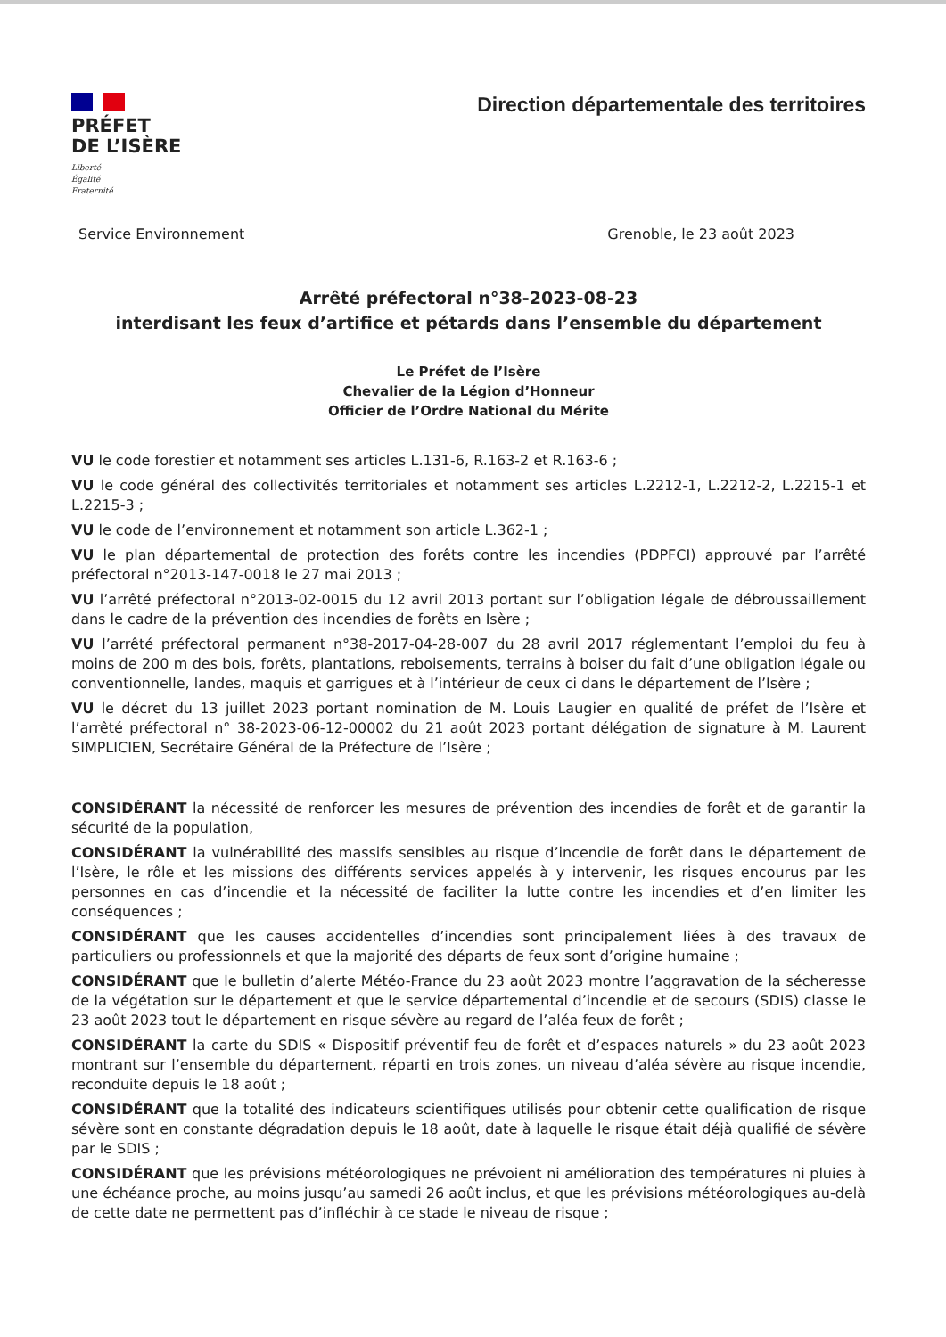PRÉFET
DE L’ISÈRE
Liberté
Égalité
Fraternité
Direction départementale des territoires
Service Environnement Grenoble, le 23 août 2023
Arrêté préfectoral n°38-2023-08-23
interdisant les feux d’artifice et pétards dans l’ensemble du département
Le Préfet de l’Isère
Chevalier de la Légion d’Honneur
Officier de l’Ordre National du Mérite
VU le code forestier et notamment ses articles L.131-6, R.163-2 et R.163-6 ;
VU le code général des collectivités territoriales et notamment ses articles L.2212-1, L.2212-2, L.2215-1 et L.2215-3 ;
VU le code de l’environnement et notamment son article L.362-1 ;
VU le plan départemental de protection des forêts contre les incendies (PDPFCI) approuvé par l’arrêté préfectoral n°2013-147-0018 le 27 mai 2013 ;
VU l’arrêté préfectoral n°2013-02-0015 du 12 avril 2013 portant sur l’obligation légale de débroussaillement dans le cadre de la prévention des incendies de forêts en Isère ;
VU l’arrêté préfectoral permanent n°38-2017-04-28-007 du 28 avril 2017 réglementant l’emploi du feu à moins de 200 m des bois, forêts, plantations, reboisements, terrains à boiser du fait d’une obligation légale ou conventionnelle, landes, maquis et garrigues et à l’intérieur de ceux ci dans le département de l’Isère ;
VU le décret du 13 juillet 2023 portant nomination de M. Louis Laugier en qualité de préfet de l’Isère et l’arrêté préfectoral n° 38-2023-06-12-00002 du 21 août 2023 portant délégation de signature à M. Laurent SIMPLICIEN, Secrétaire Général de la Préfecture de l’Isère ;
CONSIDÉRANT la nécessité de renforcer les mesures de prévention des incendies de forêt et de garantir la sécurité de la population,
CONSIDÉRANT la vulnérabilité des massifs sensibles au risque d’incendie de forêt dans le département de l’Isère, le rôle et les missions des différents services appelés à y intervenir, les risques encourus par les personnes en cas d’incendie et la nécessité de faciliter la lutte contre les incendies et d’en limiter les conséquences ;
CONSIDÉRANT que les causes accidentelles d’incendies sont principalement liées à des travaux de particuliers ou professionnels et que la majorité des départs de feux sont d’origine humaine ;
CONSIDÉRANT que le bulletin d’alerte Météo-France du 23 août 2023 montre l’aggravation de la sécheresse de la végétation sur le département et que le service départemental d’incendie et de secours (SDIS) classe le 23 août 2023 tout le département en risque sévère au regard de l’aléa feux de forêt ;
CONSIDÉRANT la carte du SDIS « Dispositif préventif feu de forêt et d’espaces naturels » du 23 août 2023 montrant sur l’ensemble du département, réparti en trois zones, un niveau d’aléa sévère au risque incendie, reconduite depuis le 18 août ;
CONSIDÉRANT que la totalité des indicateurs scientifiques utilisés pour obtenir cette qualification de risque sévère sont en constante dégradation depuis le 18 août, date à laquelle le risque était déjà qualifié de sévère par le SDIS ;
CONSIDÉRANT que les prévisions météorologiques ne prévoient ni amélioration des températures ni pluies à une échéance proche, au moins jusqu’au samedi 26 août inclus, et que les prévisions météorologiques au-delà de cette date ne permettent pas d’infléchir à ce stade le niveau de risque ;